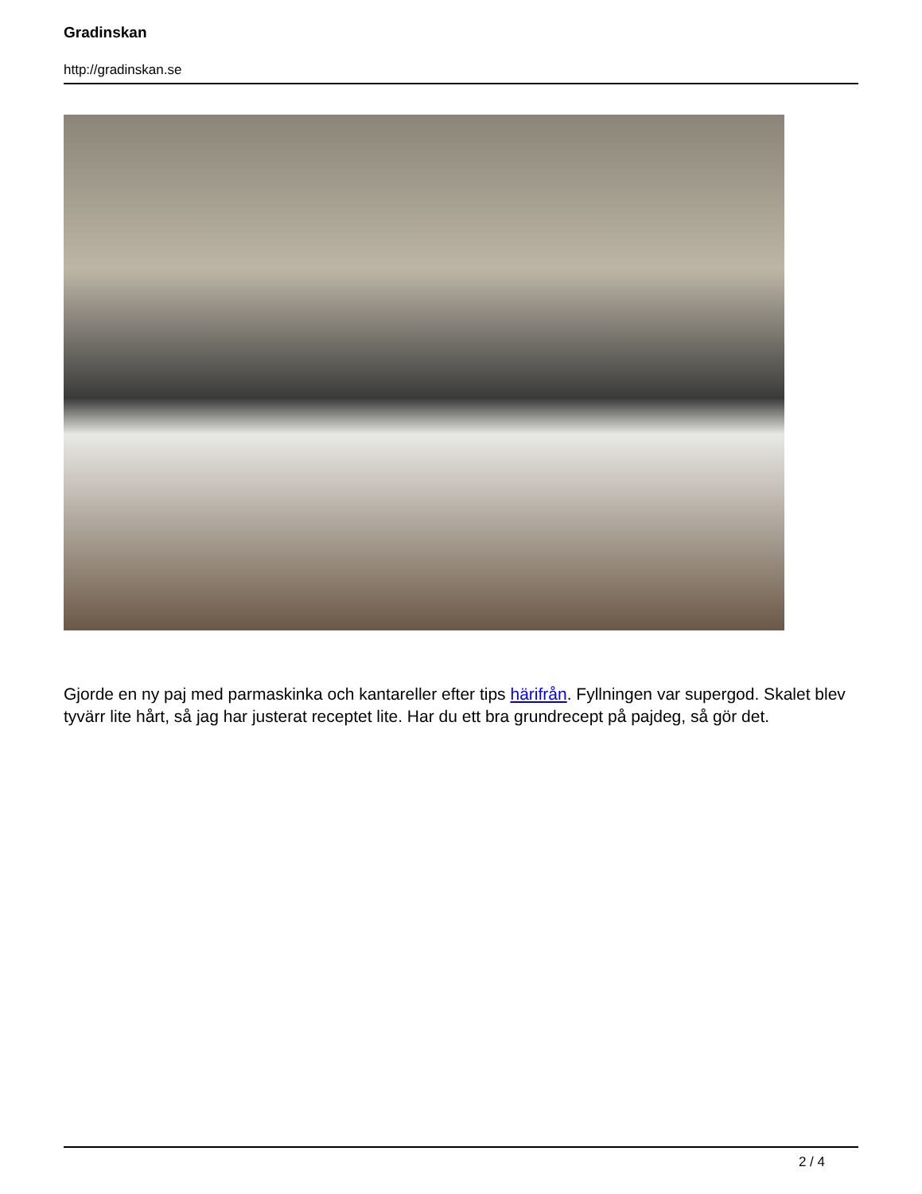Gradinskan
http://gradinskan.se
Gjorde en ny paj med parmaskinka och kantareller efter tips härifrån. Fyllningen var supergod. Skalet blev tyvärr lite hårt, så jag har justerat receptet lite. Har du ett bra grundrecept på pajdeg, så gör det.
2 / 4